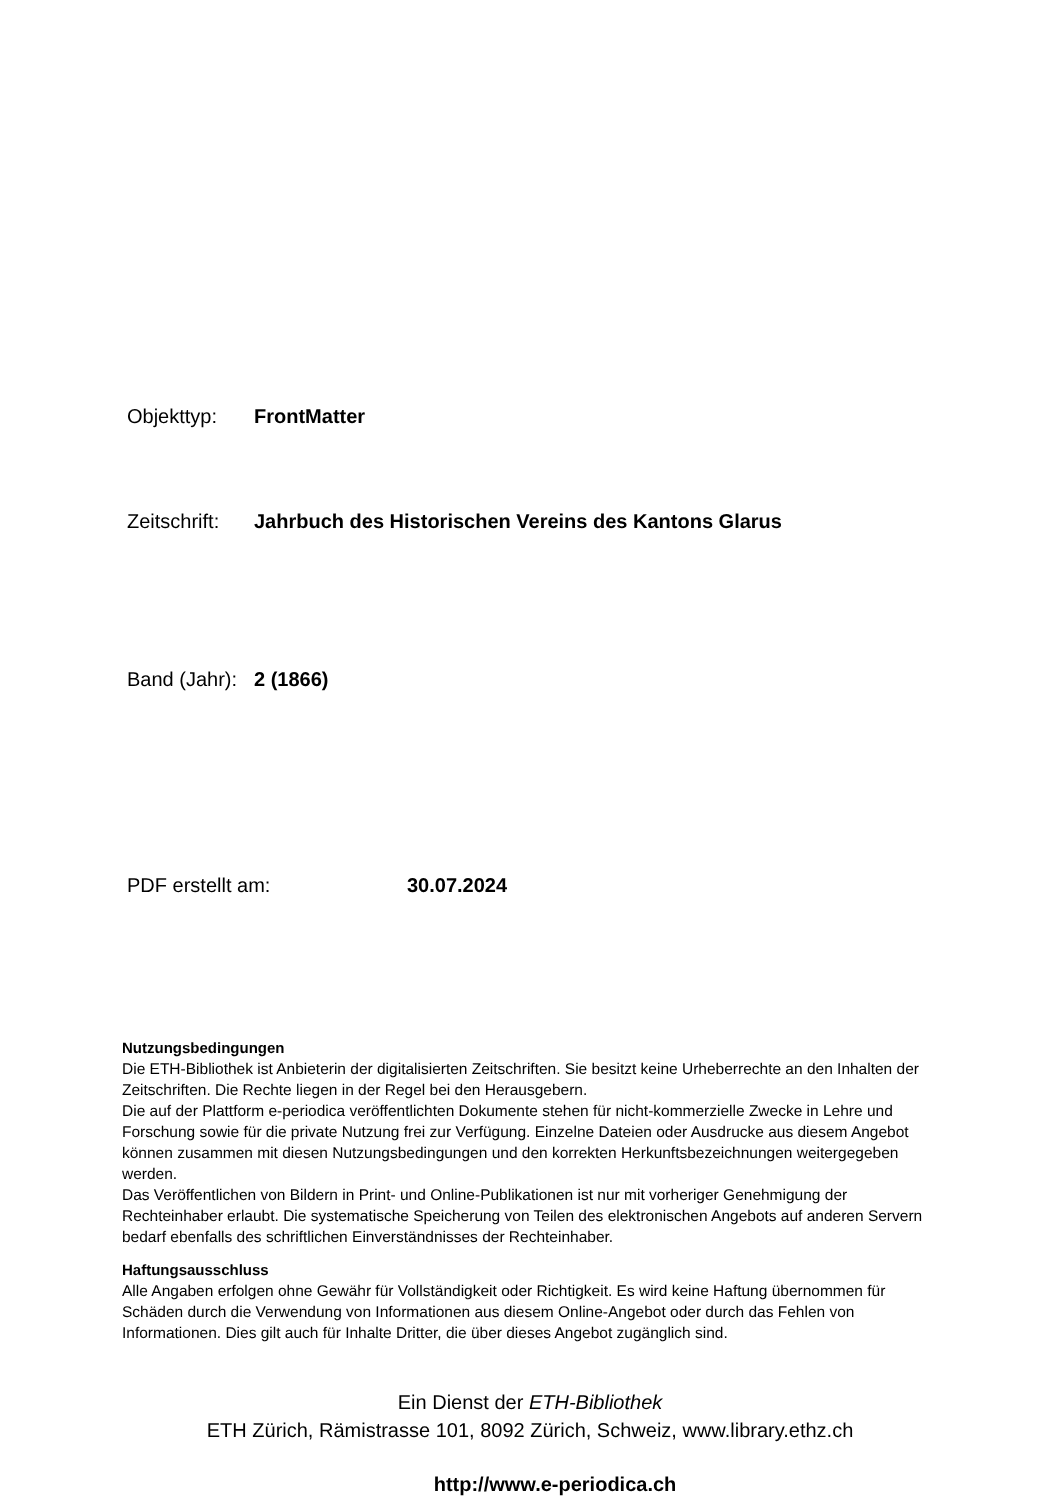Objekttyp: FrontMatter
Zeitschrift: Jahrbuch des Historischen Vereins des Kantons Glarus
Band (Jahr): 2 (1866)
PDF erstellt am: 30.07.2024
Nutzungsbedingungen
Die ETH-Bibliothek ist Anbieterin der digitalisierten Zeitschriften. Sie besitzt keine Urheberrechte an den Inhalten der Zeitschriften. Die Rechte liegen in der Regel bei den Herausgebern.
Die auf der Plattform e-periodica veröffentlichten Dokumente stehen für nicht-kommerzielle Zwecke in Lehre und Forschung sowie für die private Nutzung frei zur Verfügung. Einzelne Dateien oder Ausdrucke aus diesem Angebot können zusammen mit diesen Nutzungsbedingungen und den korrekten Herkunftsbezeichnungen weitergegeben werden.
Das Veröffentlichen von Bildern in Print- und Online-Publikationen ist nur mit vorheriger Genehmigung der Rechteinhaber erlaubt. Die systematische Speicherung von Teilen des elektronischen Angebots auf anderen Servern bedarf ebenfalls des schriftlichen Einverständnisses der Rechteinhaber.
Haftungsausschluss
Alle Angaben erfolgen ohne Gewähr für Vollständigkeit oder Richtigkeit. Es wird keine Haftung übernommen für Schäden durch die Verwendung von Informationen aus diesem Online-Angebot oder durch das Fehlen von Informationen. Dies gilt auch für Inhalte Dritter, die über dieses Angebot zugänglich sind.
Ein Dienst der ETH-Bibliothek
ETH Zürich, Rämistrasse 101, 8092 Zürich, Schweiz, www.library.ethz.ch
http://www.e-periodica.ch